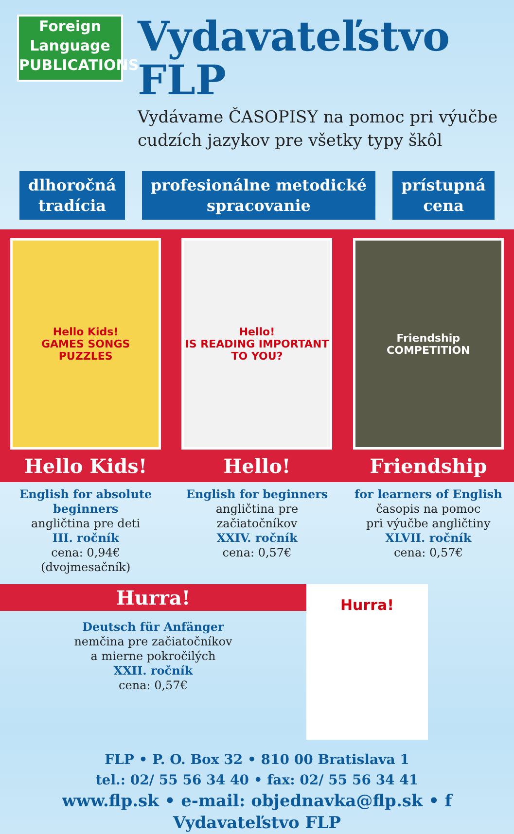Foreign
Language
PUBLICATIONS
Vydavateľstvo FLP
Vydávame ČASOPISY na pomoc pri výučbe
cudzích jazykov pre všetky typy škôl
dlhoročná
tradícia
profesionálne metodické
spracovanie
prístupná
cena
Hello Kids!
GAMES SONGS PUZZLES
Hello!
IS READING IMPORTANT TO YOU?
Friendship
COMPETITION
Hello Kids! Hello! Friendship
English for absolute beginners
angličtina pre deti
III. ročník
cena: 0,94€ (dvojmesačník)
English for beginners
angličtina pre začiatočníkov
XXIV. ročník
cena: 0,57€
for learners of English
časopis na pomoc
pri výučbe angličtiny
XLVII. ročník
cena: 0,57€
Hurra!
Deutsch für Anfänger
nemčina pre začiatočníkov
a mierne pokročilých
XXII. ročník
cena: 0,57€
Hurra!
FLP • P. O. Box 32 • 810 00 Bratislava 1
tel.: 02/ 55 56 34 40 • fax: 02/ 55 56 34 41
www.flp.sk • e-mail: objednavka@flp.sk • f Vydavateľstvo FLP